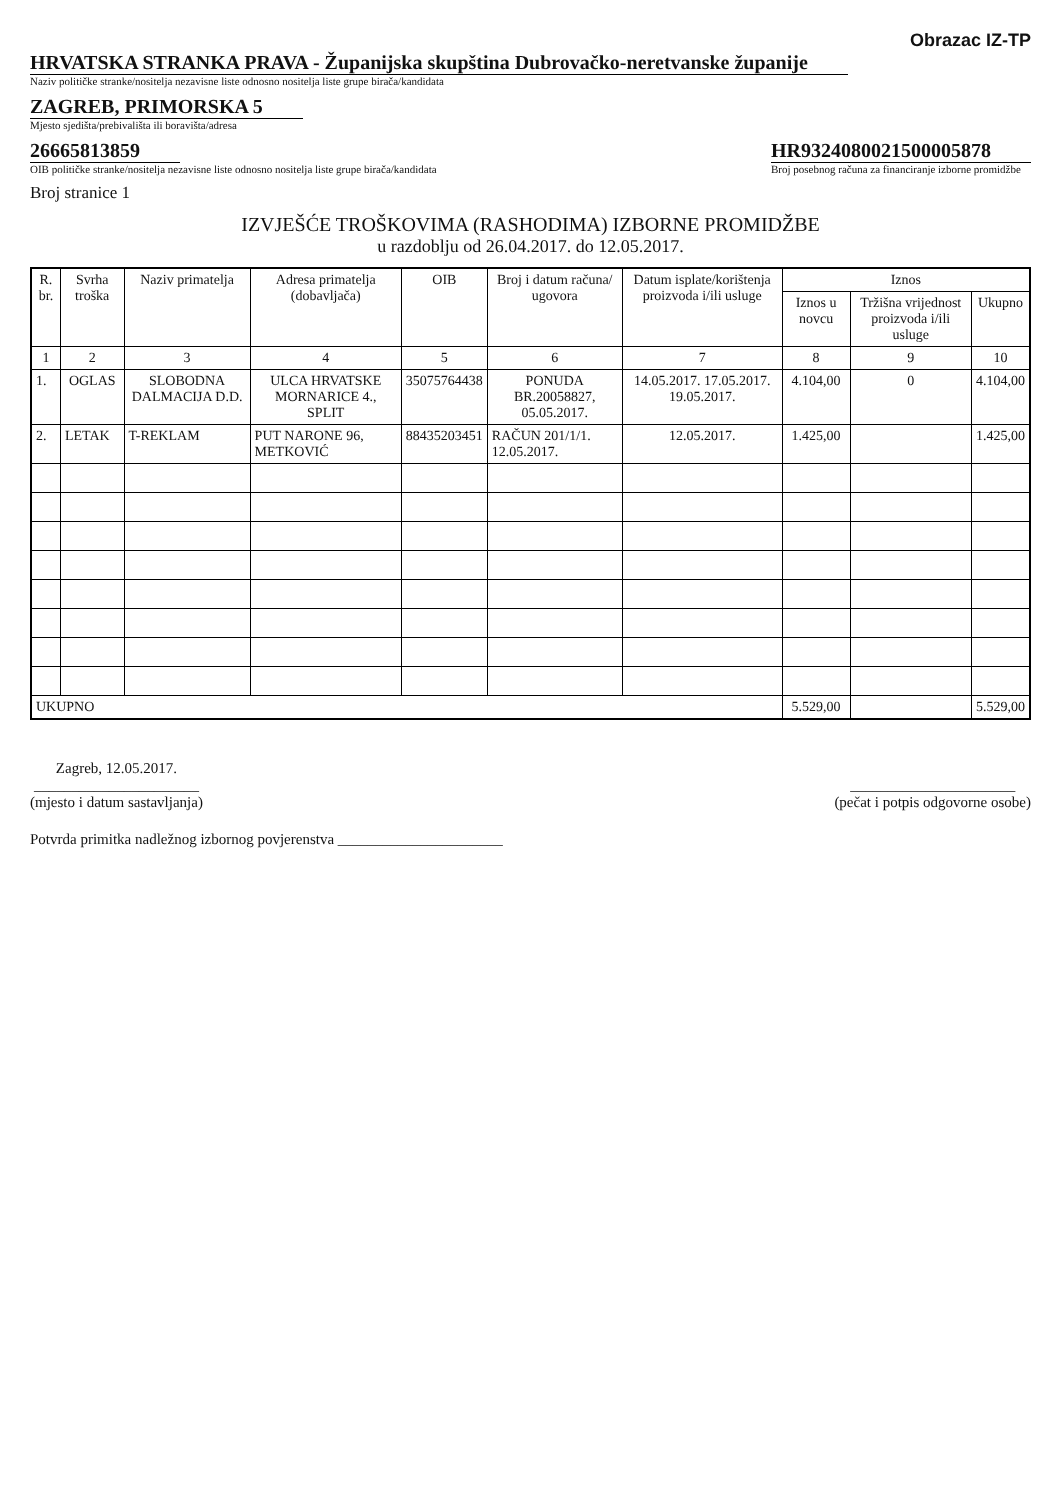Obrazac IZ-TP
HRVATSKA STRANKA PRAVA - Županijska skupština Dubrovačko-neretvanske županije
Naziv političke stranke/nositelja nezavisne liste odnosno nositelja liste grupe birača/kandidata
ZAGREB, PRIMORSKA 5
Mjesto sjedišta/prebivališta ili boravišta/adresa
26665813859
OIB političke stranke/nositelja nezavisne liste odnosno nositelja liste grupe birača/kandidata
HR9324080021500005878
Broj posebnog računa za financiranje izborne promidžbe
Broj stranice 1
IZVJEŠĆE TROŠKOVIMA (RASHODIMA) IZBORNE PROMIDŽBE
u razdoblju od 26.04.2017. do 12.05.2017.
| R. br. | Svrha troška | Naziv primatelja | Adresa primatelja (dobavljača) | OIB | Broj i datum računa/ ugovora | Datum isplate/korištenja proizvoda i/ili usluge | Iznos | | |
| --- | --- | --- | --- | --- | --- | --- | --- | --- | --- |
| | | | | | | | Iznos u novcu | Tržišna vrijednost proizvoda i/ili usluge | Ukupno |
| 1 | 2 | 3 | 4 | 5 | 6 | 7 | 8 | 9 | 10 |
| 1. | OGLAS | SLOBODNA DALMACIJA D.D. | ULCA HRVATSKE MORNARICE 4., SPLIT | 35075764438 | PONUDA BR.20058827, 05.05.2017. | 14.05.2017. 17.05.2017. 19.05.2017. | 4.104,00 | 0 | 4.104,00 |
| 2. | LETAK | T-REKLAM | PUT NARONE 96, METKOVIĆ | 88435203451 | RAČUN 201/1/1. 12.05.2017. | 12.05.2017. | 1.425,00 | | 1.425,00 |
| UKUPNO | | | | | | | 5.529,00 | | 5.529,00 |
Zagreb, 12.05.2017.
______________________
(mjesto i datum sastavljanja)
______________________
(pečat i potpis odgovorne osobe)
Potvrda primitka nadležnog izbornog povjerenstva ______________________